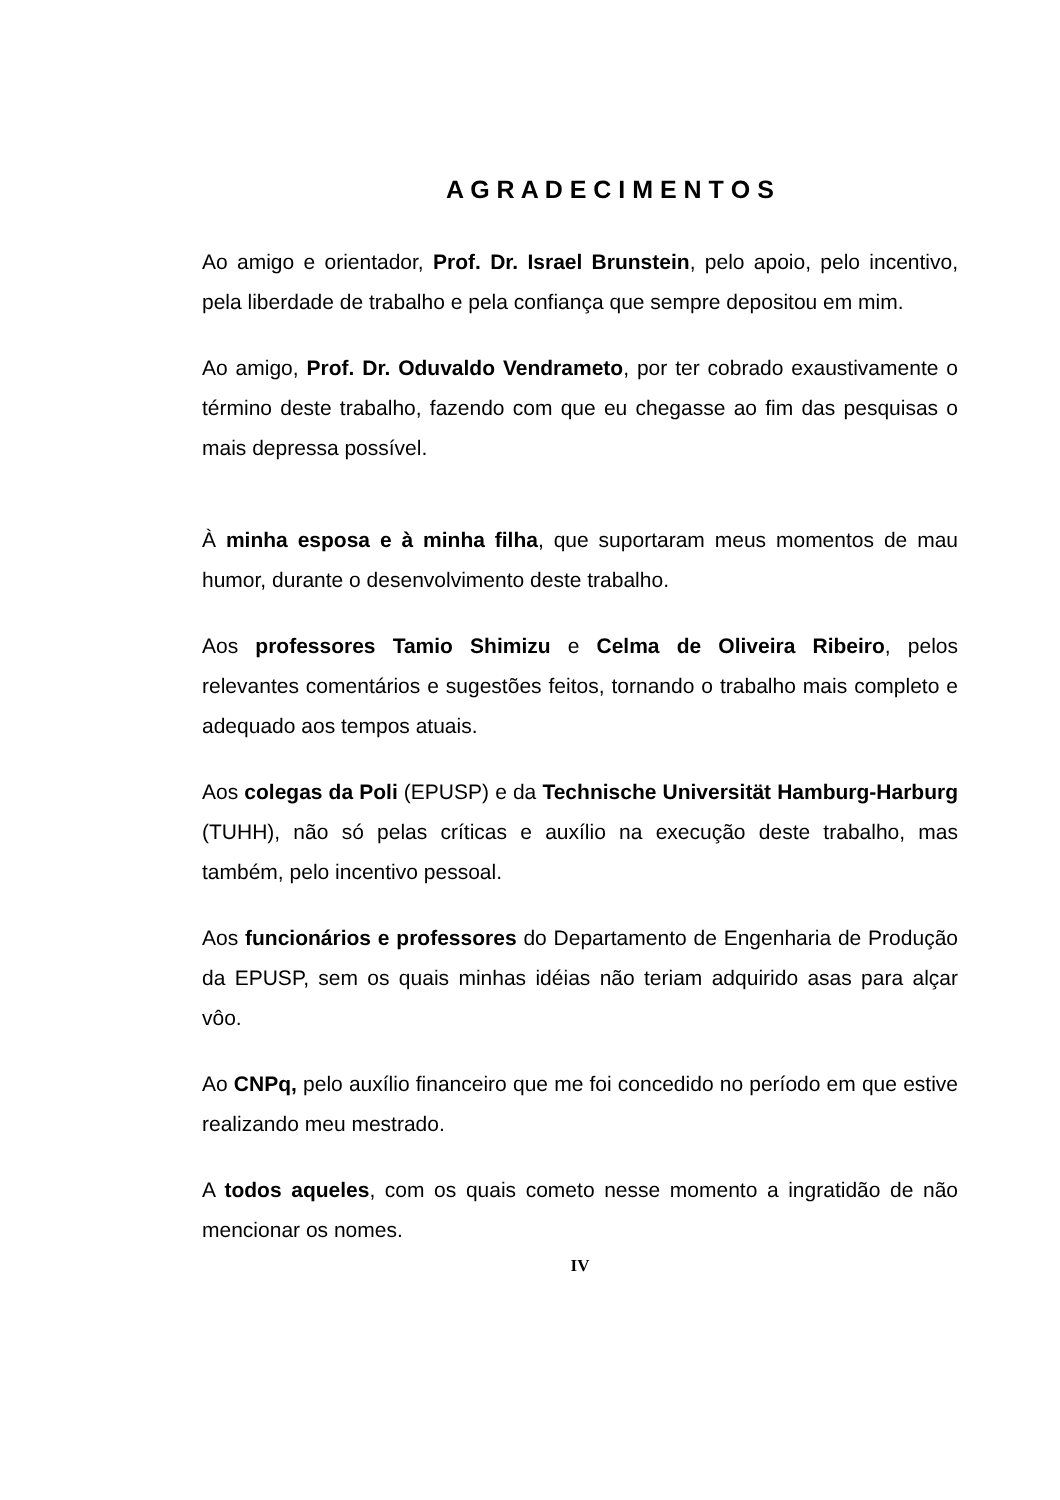A G R A D E C I M E N T O S
Ao amigo e orientador, Prof. Dr. Israel Brunstein, pelo apoio, pelo incentivo, pela liberdade de trabalho e pela confiança que sempre depositou em mim.
Ao amigo, Prof. Dr. Oduvaldo Vendrameto, por ter cobrado exaustivamente o término deste trabalho, fazendo com que eu chegasse ao fim das pesquisas o mais depressa possível.
À minha esposa e à minha filha, que suportaram meus momentos de mau humor, durante o desenvolvimento deste trabalho.
Aos professores Tamio Shimizu e Celma de Oliveira Ribeiro, pelos relevantes comentários e sugestões feitos, tornando o trabalho mais completo e adequado aos tempos atuais.
Aos colegas da Poli (EPUSP) e da Technische Universität Hamburg-Harburg (TUHH), não só pelas críticas e auxílio na execução deste trabalho, mas também, pelo incentivo pessoal.
Aos funcionários e professores do Departamento de Engenharia de Produção da EPUSP, sem os quais minhas idéias não teriam adquirido asas para alçar vôo.
Ao CNPq, pelo auxílio financeiro que me foi concedido no período em que estive realizando meu mestrado.
A todos aqueles, com os quais cometo nesse momento a ingratidão de não mencionar os nomes.
IV